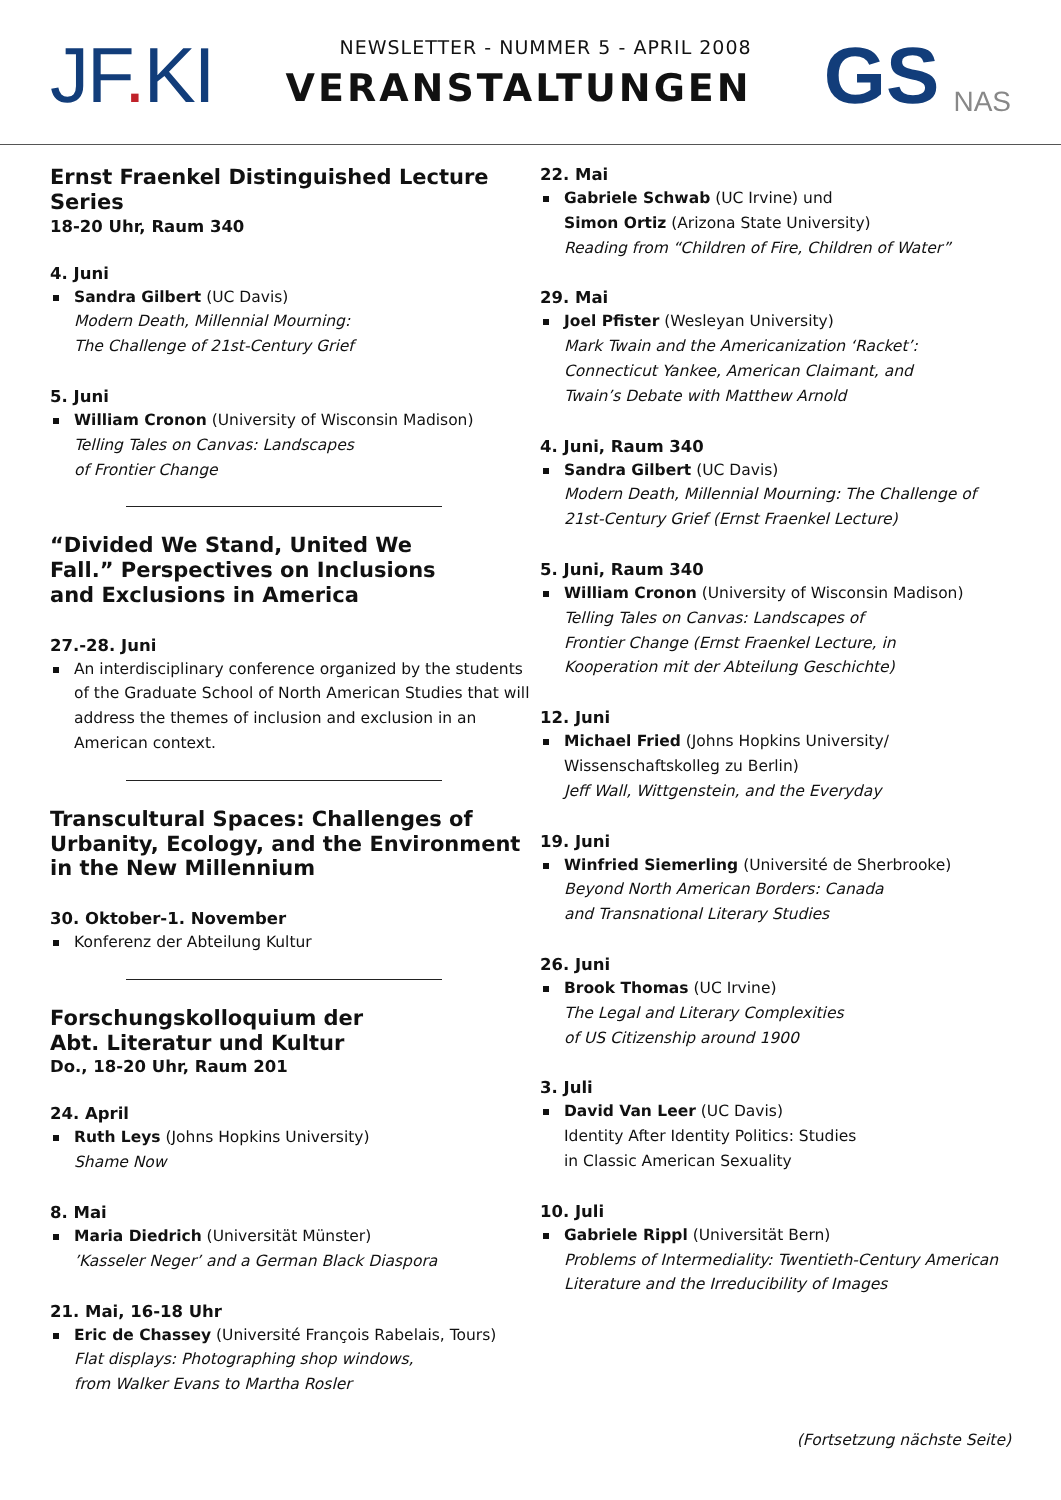JF. KI
NEWSLETTER - NUMMER 5 - APRIL 2008
VERANSTALTUNGEN
GS NAS
Ernst Fraenkel Distinguished Lecture Series
18-20 Uhr, Raum 340
4. Juni
Sandra Gilbert (UC Davis)
Modern Death, Millennial Mourning:
The Challenge of 21st-Century Grief
5. Juni
William Cronon (University of Wisconsin Madison)
Telling Tales on Canvas: Landscapes
of Frontier Change
“Divided We Stand, United We
Fall.” Perspectives on Inclusions
and Exclusions in America
27.-28. Juni
An interdisciplinary conference organized by the students of the Graduate School of North American Studies that will address the themes of inclusion and exclusion in an American context.
Transcultural Spaces: Challenges of
Urbanity, Ecology, and the Environment
in the New Millennium
30. Oktober-1. November
Konferenz der Abteilung Kultur
Forschungskolloquium der
Abt. Literatur und Kultur
Do., 18-20 Uhr, Raum 201
24. April
Ruth Leys (Johns Hopkins University)
Shame Now
8. Mai
Maria Diedrich (Universität Münster)’Kasseler Neger’ and a German Black Diaspora
21. Mai, 16-18 Uhr
Eric de Chassey (Université François Rabelais, Tours)
Flat displays: Photographing shop windows,
from Walker Evans to Martha Rosler
22. Mai
Gabriele Schwab (UC Irvine) und
Simon Ortiz (Arizona State University)
Reading from “Children of Fire, Children of Water”
29. Mai
Joel Pfister (Wesleyan University)
Mark Twain and the Americanization ‘Racket’:
Connecticut Yankee, American Claimant, and
Twain’s Debate with Matthew Arnold
4. Juni, Raum 340
Sandra Gilbert (UC Davis)
Modern Death, Millennial Mourning: The Challenge of 21st-Century Grief (Ernst Fraenkel Lecture)
5. Juni, Raum 340
William Cronon (University of Wisconsin Madison)
Telling Tales on Canvas: Landscapes of
Frontier Change (Ernst Fraenkel Lecture, in
Kooperation mit der Abteilung Geschichte)
12. Juni
Michael Fried (Johns Hopkins University/
Wissenschaftskolleg zu Berlin)
Jeff Wall, Wittgenstein, and the Everyday
19. Juni
Winfried Siemerling (Université de Sherbrooke)
Beyond North American Borders: Canada
and Transnational Literary Studies
26. Juni
Brook Thomas (UC Irvine)
The Legal and Literary Complexities
of US Citizenship around 1900
3. Juli
David Van Leer (UC Davis)
Identity After Identity Politics: Studies
in Classic American Sexuality
10. Juli
Gabriele Rippl (Universität Bern)
Problems of Intermediality: Twentieth-Century American Literature and the Irreducibility of Images
(Fortsetzung nächste Seite)